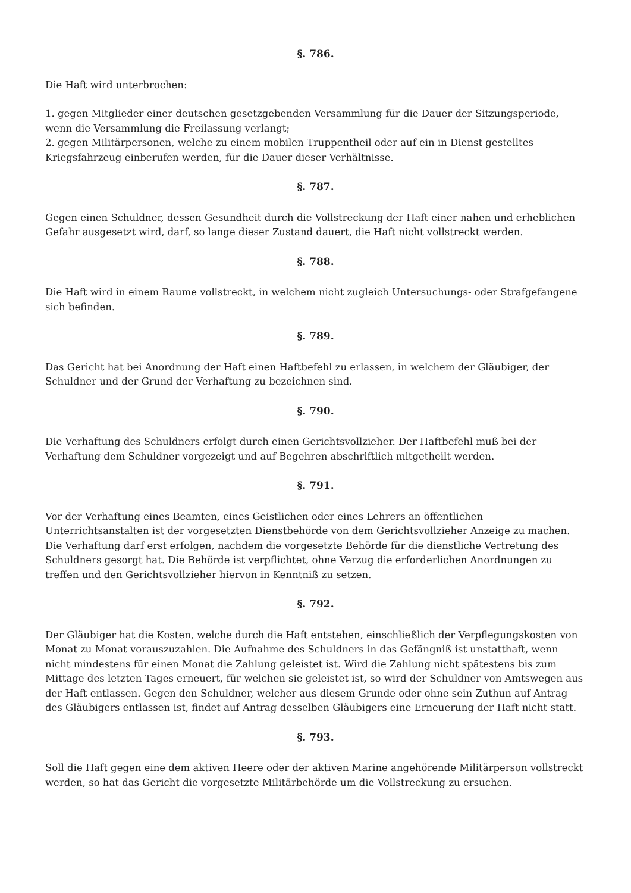§. 786.
Die Haft wird unterbrochen:
1. gegen Mitglieder einer deutschen gesetzgebenden Versammlung für die Dauer der Sitzungsperiode, wenn die Versammlung die Freilassung verlangt;
2. gegen Militärpersonen, welche zu einem mobilen Truppentheil oder auf ein in Dienst gestelltes Kriegsfahrzeug einberufen werden, für die Dauer dieser Verhältnisse.
§. 787.
Gegen einen Schuldner, dessen Gesundheit durch die Vollstreckung der Haft einer nahen und erheblichen Gefahr ausgesetzt wird, darf, so lange dieser Zustand dauert, die Haft nicht vollstreckt werden.
§. 788.
Die Haft wird in einem Raume vollstreckt, in welchem nicht zugleich Untersuchungs- oder Strafgefangene sich befinden.
§. 789.
Das Gericht hat bei Anordnung der Haft einen Haftbefehl zu erlassen, in welchem der Gläubiger, der Schuldner und der Grund der Verhaftung zu bezeichnen sind.
§. 790.
Die Verhaftung des Schuldners erfolgt durch einen Gerichtsvollzieher. Der Haftbefehl muß bei der Verhaftung dem Schuldner vorgezeigt und auf Begehren abschriftlich mitgetheilt werden.
§. 791.
Vor der Verhaftung eines Beamten, eines Geistlichen oder eines Lehrers an öffentlichen Unterrichtsanstalten ist der vorgesetzten Dienstbehörde von dem Gerichtsvollzieher Anzeige zu machen. Die Verhaftung darf erst erfolgen, nachdem die vorgesetzte Behörde für die dienstliche Vertretung des Schuldners gesorgt hat. Die Behörde ist verpflichtet, ohne Verzug die erforderlichen Anordnungen zu treffen und den Gerichtsvollzieher hiervon in Kenntniß zu setzen.
§. 792.
Der Gläubiger hat die Kosten, welche durch die Haft entstehen, einschließlich der Verpflegungskosten von Monat zu Monat vorauszuzahlen. Die Aufnahme des Schuldners in das Gefängniß ist unstatthaft, wenn nicht mindestens für einen Monat die Zahlung geleistet ist. Wird die Zahlung nicht spätestens bis zum Mittage des letzten Tages erneuert, für welchen sie geleistet ist, so wird der Schuldner von Amtswegen aus der Haft entlassen. Gegen den Schuldner, welcher aus diesem Grunde oder ohne sein Zuthun auf Antrag des Gläubigers entlassen ist, findet auf Antrag desselben Gläubigers eine Erneuerung der Haft nicht statt.
§. 793.
Soll die Haft gegen eine dem aktiven Heere oder der aktiven Marine angehörende Militärperson vollstreckt werden, so hat das Gericht die vorgesetzte Militärbehörde um die Vollstreckung zu ersuchen.